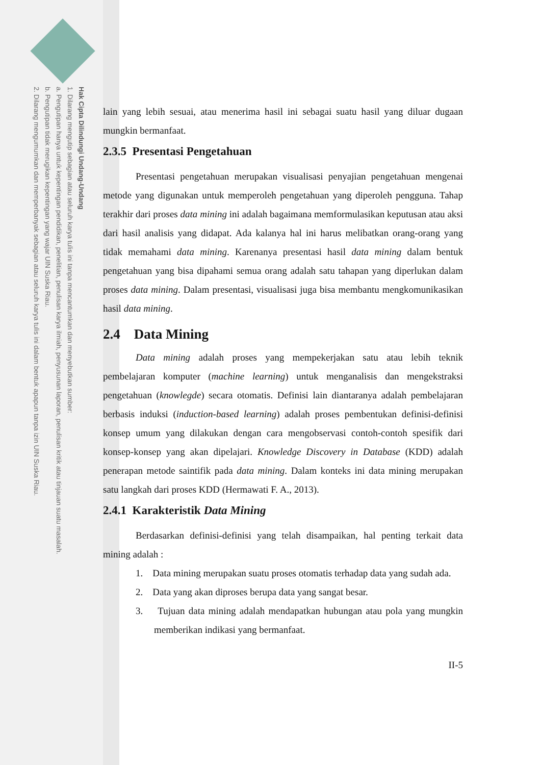Hak Cipta Dilindungi Undang-Undang
1. Dilarang mengutip sebagian atau seluruh karya tulis ini tanpa mencantumkan dan menyebutkan sumber:
a. Pengutipan hanya untuk kepentingan pendidikan, penelitian, penulisan karya ilmiah, penyusunan laporan, penulisan kritik atau tinjauan suatu masalah.
b. Pengutipan tidak merugikan kepentingan yang wajar UIN Suska Riau.
2. Dilarang mengumumkan dan memperbanyak sebagian atau seluruh karya tulis ini dalam bentuk apapun tanpa izin UIN Suska Riau.
lain yang lebih sesuai, atau menerima hasil ini sebagai suatu hasil yang diluar dugaan mungkin bermanfaat.
2.3.5 Presentasi Pengetahuan
Presentasi pengetahuan merupakan visualisasi penyajian pengetahuan mengenai metode yang digunakan untuk memperoleh pengetahuan yang diperoleh pengguna. Tahap terakhir dari proses data mining ini adalah bagaimana memformulasikan keputusan atau aksi dari hasil analisis yang didapat. Ada kalanya hal ini harus melibatkan orang-orang yang tidak memahami data mining. Karenanya presentasi hasil data mining dalam bentuk pengetahuan yang bisa dipahami semua orang adalah satu tahapan yang diperlukan dalam proses data mining. Dalam presentasi, visualisasi juga bisa membantu mengkomunikasikan hasil data mining.
2.4 Data Mining
Data mining adalah proses yang mempekerjakan satu atau lebih teknik pembelajaran komputer (machine learning) untuk menganalisis dan mengekstraksi pengetahuan (knowlegde) secara otomatis. Definisi lain diantaranya adalah pembelajaran berbasis induksi (induction-based learning) adalah proses pembentukan definisi-definisi konsep umum yang dilakukan dengan cara mengobservasi contoh-contoh spesifik dari konsep-konsep yang akan dipelajari. Knowledge Discovery in Database (KDD) adalah penerapan metode saintifik pada data mining. Dalam konteks ini data mining merupakan satu langkah dari proses KDD (Hermawati F. A., 2013).
2.4.1 Karakteristik Data Mining
Berdasarkan definisi-definisi yang telah disampaikan, hal penting terkait data mining adalah :
1. Data mining merupakan suatu proses otomatis terhadap data yang sudah ada.
2. Data yang akan diproses berupa data yang sangat besar.
3. Tujuan data mining adalah mendapatkan hubungan atau pola yang mungkin memberikan indikasi yang bermanfaat.
II-5